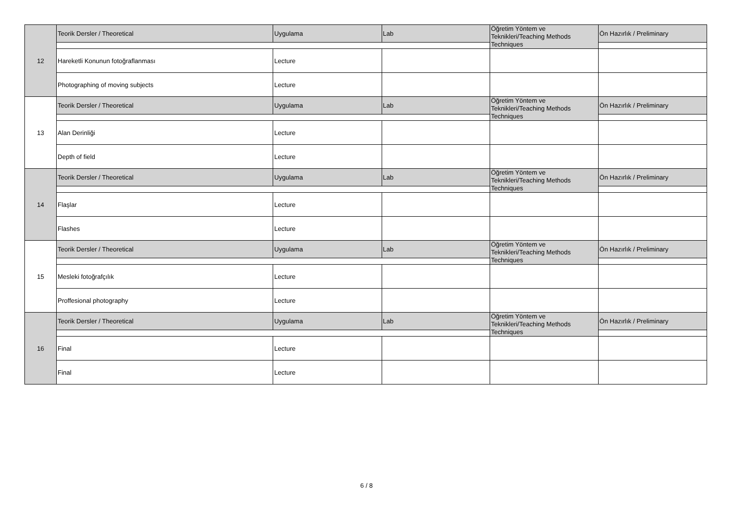| 12 | Teorik Dersler / Theoretical | Uygulama | Lab | Öğretim Yöntem ve Teknikleri/Teaching Methods Techniques | Ön Hazırlık / Preliminary |
| | Hareketli Konunun fotoğraflanması | Lecture | | | |
| | Photographing of moving subjects | Lecture | | | |
| 13 | Teorik Dersler / Theoretical | Uygulama | Lab | Öğretim Yöntem ve Teknikleri/Teaching Methods Techniques | Ön Hazırlık / Preliminary |
| | Alan Derinliği | Lecture | | | |
| | Depth of field | Lecture | | | |
| 14 | Teorik Dersler / Theoretical | Uygulama | Lab | Öğretim Yöntem ve Teknikleri/Teaching Methods Techniques | Ön Hazırlık / Preliminary |
| | Flaşlar | Lecture | | | |
| | Flashes | Lecture | | | |
| 15 | Teorik Dersler / Theoretical | Uygulama | Lab | Öğretim Yöntem ve Teknikleri/Teaching Methods Techniques | Ön Hazırlık / Preliminary |
| | Mesleki fotoğrafçılık | Lecture | | | |
| | Proffesional photography | Lecture | | | |
| 16 | Teorik Dersler / Theoretical | Uygulama | Lab | Öğretim Yöntem ve Teknikleri/Teaching Methods Techniques | Ön Hazırlık / Preliminary |
| | Final | Lecture | | | |
| | Final | Lecture | | | |
6 / 8